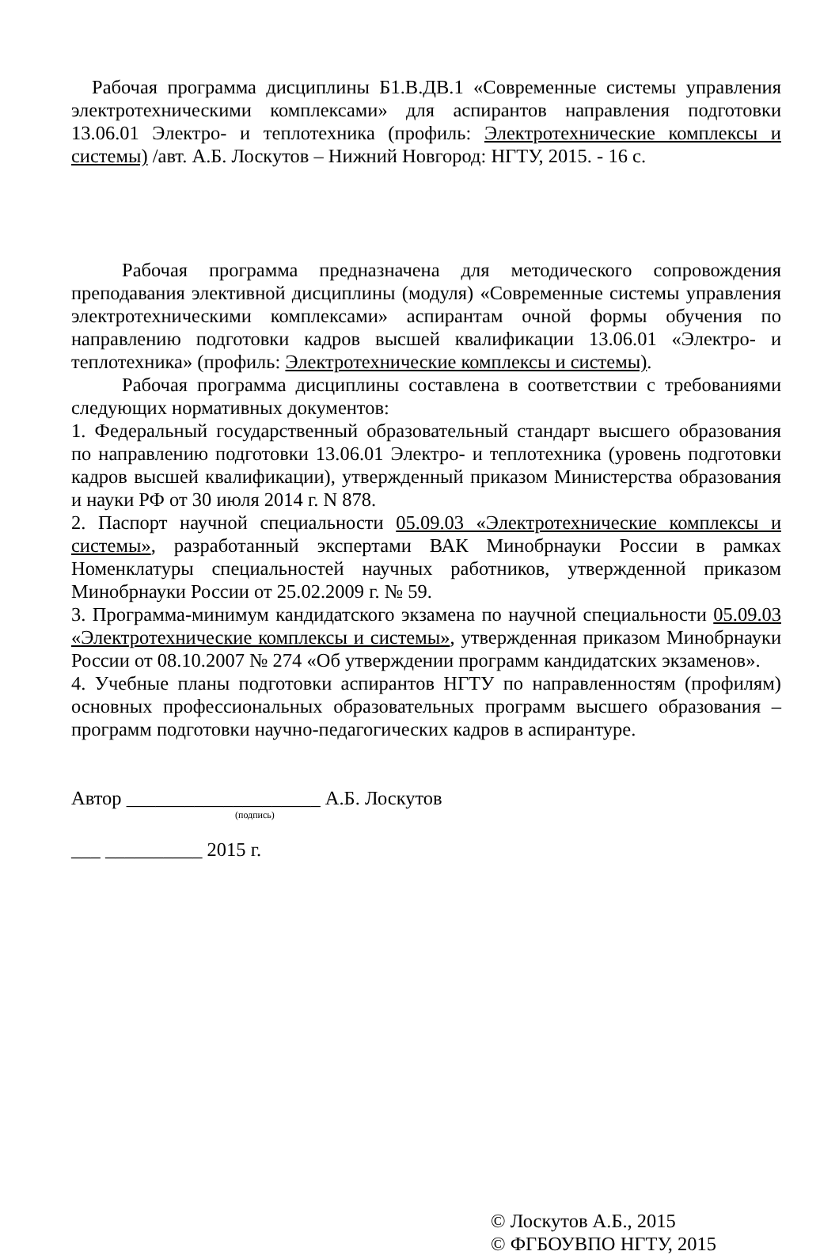Рабочая программа дисциплины Б1.В.ДВ.1 «Современные системы управления электротехническими комплексами» для аспирантов направления подготовки 13.06.01 Электро- и теплотехника (профиль: Электротехнические комплексы и системы) /авт. А.Б. Лоскутов – Нижний Новгород: НГТУ, 2015. - 16 с.
Рабочая программа предназначена для методического сопровождения преподавания элективной дисциплины (модуля) «Современные системы управления электротехническими комплексами» аспирантам очной формы обучения по направлению подготовки кадров высшей квалификации 13.06.01 «Электро- и теплотехника» (профиль: Электротехнические комплексы и системы).
Рабочая программа дисциплины составлена в соответствии с требованиями следующих нормативных документов:
1. Федеральный государственный образовательный стандарт высшего образования по направлению подготовки 13.06.01 Электро- и теплотехника (уровень подготовки кадров высшей квалификации), утвержденный приказом Министерства образования и науки РФ от 30 июля 2014 г. N 878.
2. Паспорт научной специальности 05.09.03 «Электротехнические комплексы и системы», разработанный экспертами ВАК Минобрнауки России в рамках Номенклатуры специальностей научных работников, утвержденной приказом Минобрнауки России от 25.02.2009 г. № 59.
3. Программа-минимум кандидатского экзамена по научной специальности 05.09.03 «Электротехнические комплексы и системы», утвержденная приказом Минобрнауки России от 08.10.2007 № 274 «Об утверждении программ кандидатских экзаменов».
4. Учебные планы подготовки аспирантов НГТУ по направленностям (профилям) основных профессиональных образовательных программ высшего образования – программ подготовки научно-педагогических кадров в аспирантуре.
Автор ____________________ А.Б. Лоскутов
(подпись)
___ __________ 2015 г.
© Лоскутов А.Б., 2015
© ФГБОУВПО НГТУ, 2015